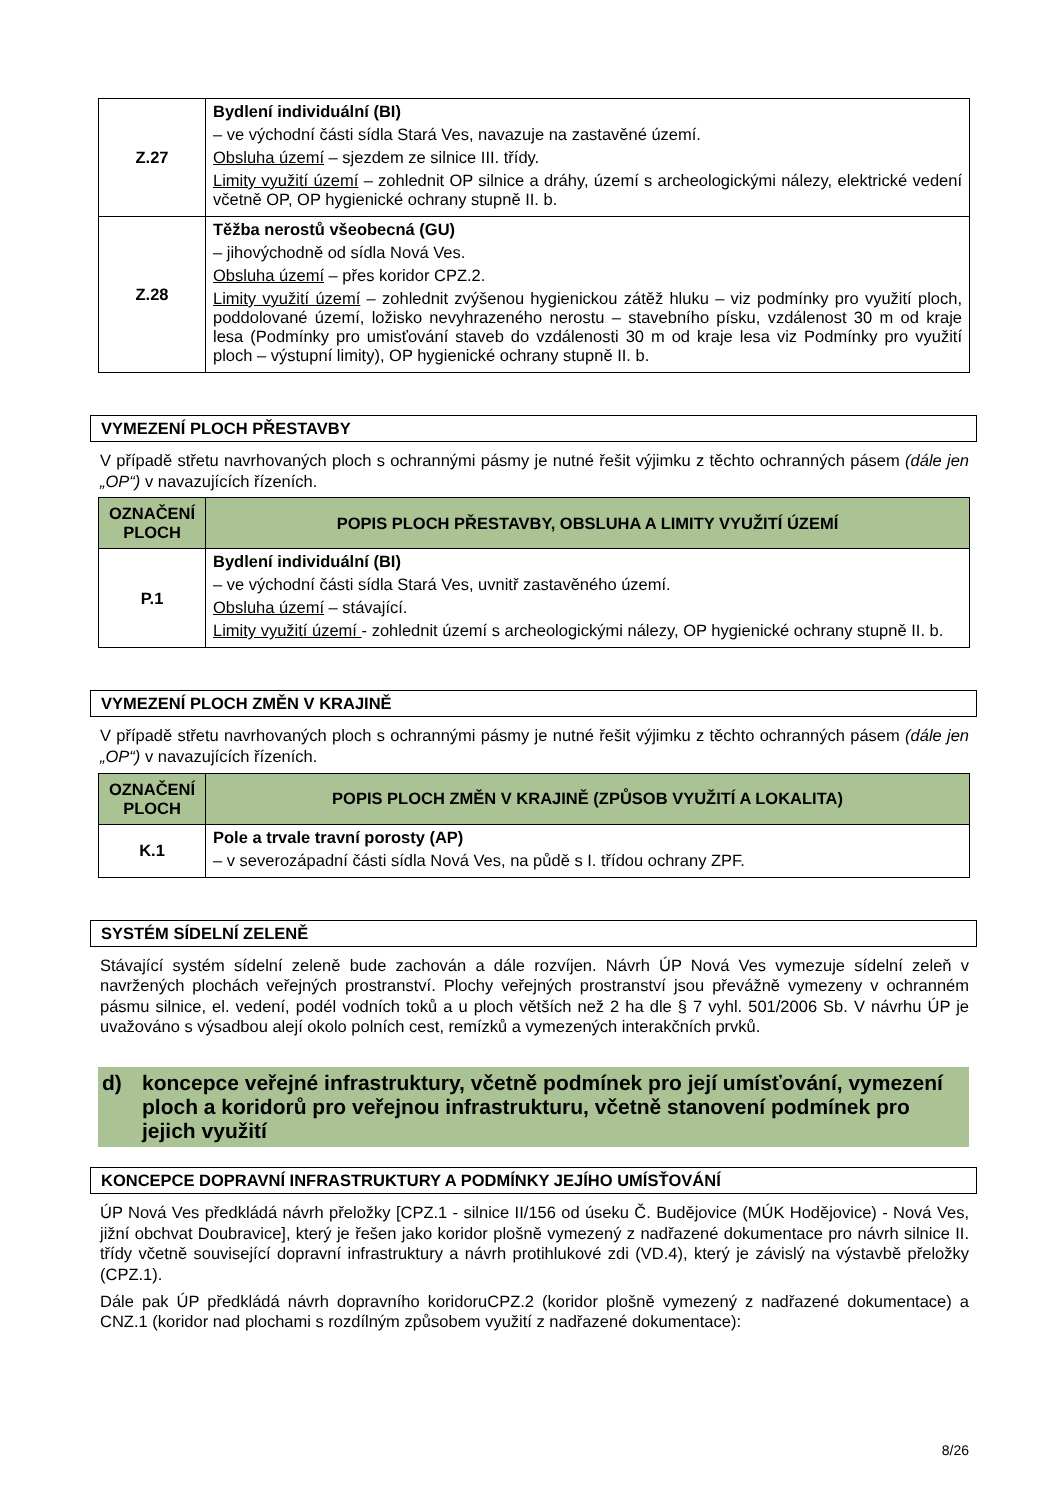| Z.27 | Bydlení individuální (BI) – ve východní části sídla Stará Ves, navazuje na zastavěné území. Obsluha území – sjezdem ze silnice III. třídy. Limity využití území – zohlednit OP silnice a dráhy, území s archeologickými nálezy, elektrické vedení včetně OP, OP hygienické ochrany stupně II. b. |
| Z.28 | Těžba nerostů všeobecná (GU) – jihovýchodně od sídla Nová Ves. Obsluha území – přes koridor CPZ.2. Limity využití území – zohlednit zvýšenou hygienickou zátěž hluku – viz podmínky pro využití ploch, poddolované území, ložisko nevyhrazeného nerostu – stavebního písku, vzdálenost 30 m od kraje lesa (Podmínky pro umisťování staveb do vzdálenosti 30 m od kraje lesa viz Podmínky pro využití ploch – výstupní limity), OP hygienické ochrany stupně II. b. |
VYMEZENÍ PLOCH PŘESTAVBY
V případě střetu navrhovaných ploch s ochrannými pásmy je nutné řešit výjimku z těchto ochranných pásem (dále jen „OP“) v navazujících řízeních.
| OZNAČENÍ PLOCH | POPIS PLOCH PŘESTAVBY, OBSLUHA A LIMITY VYUŽITÍ ÚZEMÍ |
| --- | --- |
| P.1 | Bydlení individuální (BI) – ve východní části sídla Stará Ves, uvnitř zastavěného území. Obsluha území – stávající. Limity využití území - zohlednit území s archeologickými nálezy, OP hygienické ochrany stupně II. b. |
VYMEZENÍ PLOCH ZMĚN V KRAJINĚ
V případě střetu navrhovaných ploch s ochrannými pásmy je nutné řešit výjimku z těchto ochranných pásem (dále jen „OP“) v navazujících řízeních.
| OZNAČENÍ PLOCH | POPIS PLOCH ZMĚN V KRAJINĚ (ZPŮSOB VYUŽITÍ A LOKALITA) |
| --- | --- |
| K.1 | Pole a trvale travní porosty (AP) – v severozápadní části sídla Nová Ves, na půdě s I. třídou ochrany ZPF. |
SYSTÉM SÍDELNÍ ZELENĚ
Stávající systém sídelní zeleně bude zachován a dále rozvíjen. Návrh ÚP Nová Ves vymezuje sídelní zeleň v navržených plochách veřejných prostranství. Plochy veřejných prostranství jsou převážně vymezeny v ochranném pásmu silnice, el. vedení, podél vodních toků a u ploch větších než 2 ha dle § 7 vyhl. 501/2006 Sb. V návrhu ÚP je uvažováno s výsadbou alejí okolo polních cest, remízků a vymezených interakčních prvků.
d) koncepce veřejné infrastruktury, včetně podmínek pro její umísťování, vymezení ploch a koridorů pro veřejnou infrastrukturu, včetně stanovení podmínek pro jejich využití
KONCEPCE DOPRAVNÍ INFRASTRUKTURY A PODMÍNKY JEJÍHO UMÍSŤOVÁNÍ
ÚP Nová Ves předkládá návrh přeložky [CPZ.1 - silnice II/156 od úseku Č. Budějovice (MÚK Hodějovice) - Nová Ves, jižní obchvat Doubravice], který je řešen jako koridor plošně vymezený z nadřazené dokumentace pro návrh silnice II. třídy včetně související dopravní infrastruktury a návrh protihlukové zdi (VD.4), který je závislý na výstavbě přeložky (CPZ.1).
Dále pak ÚP předkládá návrh dopravního koridoruCPZ.2 (koridor plošně vymezený z nadřazené dokumentace) a CNZ.1 (koridor nad plochami s rozdílným způsobem využití z nadřazené dokumentace):
8/26